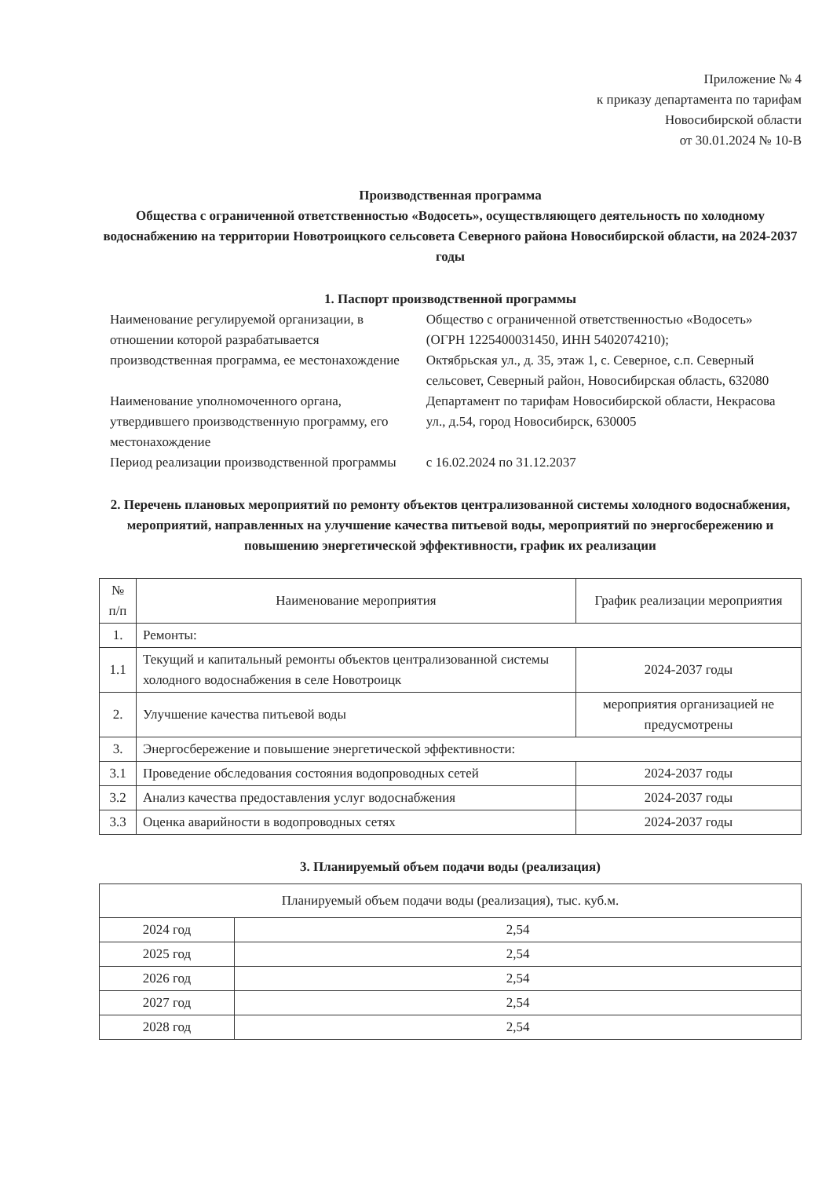Приложение № 4
к приказу департамента по тарифам
Новосибирской области
от 30.01.2024 № 10-В
Производственная программа
Общества с ограниченной ответственностью «Водосеть», осуществляющего деятельность по холодному водоснабжению на территории Новотроицкого сельсовета Северного района Новосибирской области, на 2024-2037 годы
1. Паспорт производственной программы
| Наименование регулируемой организации, в отношении которой разрабатывается производственная программа, ее местонахождение | Общество с ограниченной ответственностью «Водосеть» (ОГРН 1225400031450, ИНН 5402074210); Октябрьская ул., д. 35, этаж 1, с. Северное, с.п. Северный сельсовет, Северный район, Новосибирская область, 632080 |
| Наименование уполномоченного органа, утвердившего производственную программу, его местонахождение | Департамент по тарифам Новосибирской области, Некрасова ул., д.54, город Новосибирск, 630005 |
| Период реализации производственной программы | с 16.02.2024 по 31.12.2037 |
2. Перечень плановых мероприятий по ремонту объектов централизованной системы холодного водоснабжения, мероприятий, направленных на улучшение качества питьевой воды, мероприятий по энергосбережению и повышению энергетической эффективности, график их реализации
| № п/п | Наименование мероприятия | График реализации мероприятия |
| --- | --- | --- |
| 1. | Ремонты: | |
| 1.1 | Текущий и капитальный ремонты объектов централизованной системы холодного водоснабжения в селе Новотроицк | 2024-2037 годы |
| 2. | Улучшение качества питьевой воды | мероприятия организацией не предусмотрены |
| 3. | Энергосбережение и повышение энергетической эффективности: | |
| 3.1 | Проведение обследования состояния водопроводных сетей | 2024-2037 годы |
| 3.2 | Анализ качества предоставления услуг водоснабжения | 2024-2037 годы |
| 3.3 | Оценка аварийности в водопроводных сетях | 2024-2037 годы |
3. Планируемый объем подачи воды (реализация)
| Планируемый объем подачи воды (реализация), тыс. куб.м. | |
| --- | --- |
| 2024 год | 2,54 |
| 2025 год | 2,54 |
| 2026 год | 2,54 |
| 2027 год | 2,54 |
| 2028 год | 2,54 |